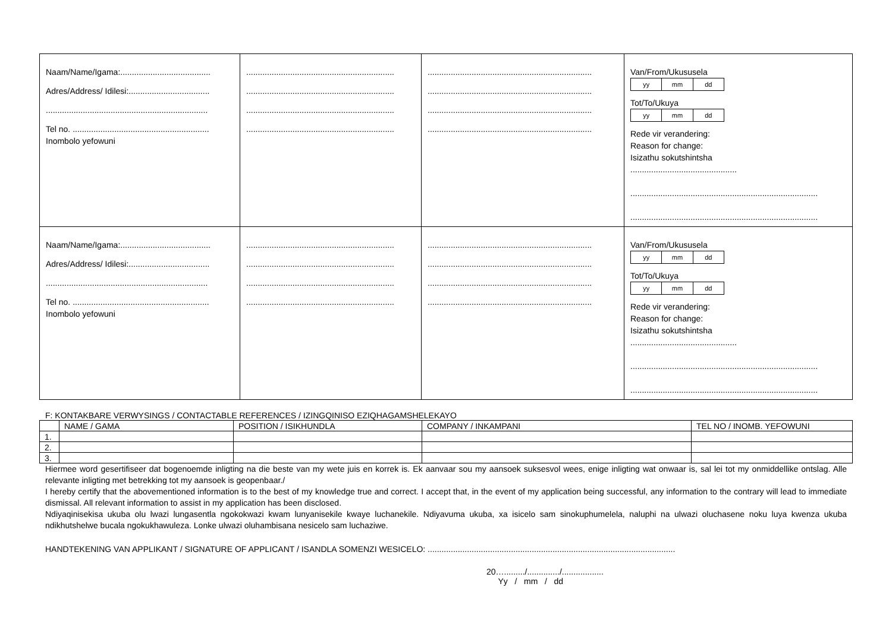| Naam/Name/Igama:....................................... Adres/Address/ Idilesi:................................... ...................................................................... Tel no. ........................................................... Inombolo yefowuni | ................................................................ ................................................................ ................................................................ ................................................................ | ....................................................................... ....................................................................... ....................................................................... ....................................................................... | Van/From/Ukususela yy mm dd Tot/To/Ukuya yy mm dd Rede vir verandering: Reason for change: Isizathu sokutshintsha .............................................. ................................................................................. ................................................................................. |
| Naam/Name/Igama:....................................... Adres/Address/ Idilesi:................................... ...................................................................... Tel no. ........................................................... Inombolo yefowuni | ................................................................ ................................................................ ................................................................ ................................................................ | ....................................................................... ....................................................................... ....................................................................... ....................................................................... | Van/From/Ukususela yy mm dd Tot/To/Ukuya yy mm dd Rede vir verandering: Reason for change: Isizathu sokutshintsha .............................................. ................................................................................. ................................................................................. |
F: KONTAKBARE VERWYSINGS / CONTACTABLE REFERENCES / IZINGQINISO EZIQHAGAMSHELEKAYO
| | NAME / GAMA | POSITION / ISIKHUNDLA | COMPANY / INKAMPANI | TEL NO / INOMB. YEFOWUNI |
| --- | --- | --- | --- | --- |
| 1. | | | | |
| 2. | | | | |
| 3. | | | | |
Hiermee word gesertifiseer dat bogenoemde inligting na die beste van my wete juis en korrek is. Ek aanvaar sou my aansoek suksesvol wees, enige inligting wat onwaar is, sal lei tot my onmiddellike ontslag. Alle relevante inligting met betrekking tot my aansoek is geopenbaar./
I hereby certify that the abovementioned information is to the best of my knowledge true and correct. I accept that, in the event of my application being successful, any information to the contrary will lead to immediate dismissal. All relevant information to assist in my application has been disclosed.
Ndiyaqinisekisa ukuba olu lwazi lungasentla ngokokwazi kwam lunyanisekile kwaye luchanekile. Ndiyavuma ukuba, xa isicelo sam sinokuphumelela, naluphi na ulwazi oluchasene noku luya kwenza ukuba ndikhutshelwe bucala ngokukhawuleza. Lonke ulwazi oluhambisana nesicelo sam luchaziwe.
HANDTEKENING VAN APPLIKANT / SIGNATURE OF APPLICANT / ISANDLA SOMENZI WESICELO: ...........................................................................................................
20…........./............../..................
Yy / mm / dd